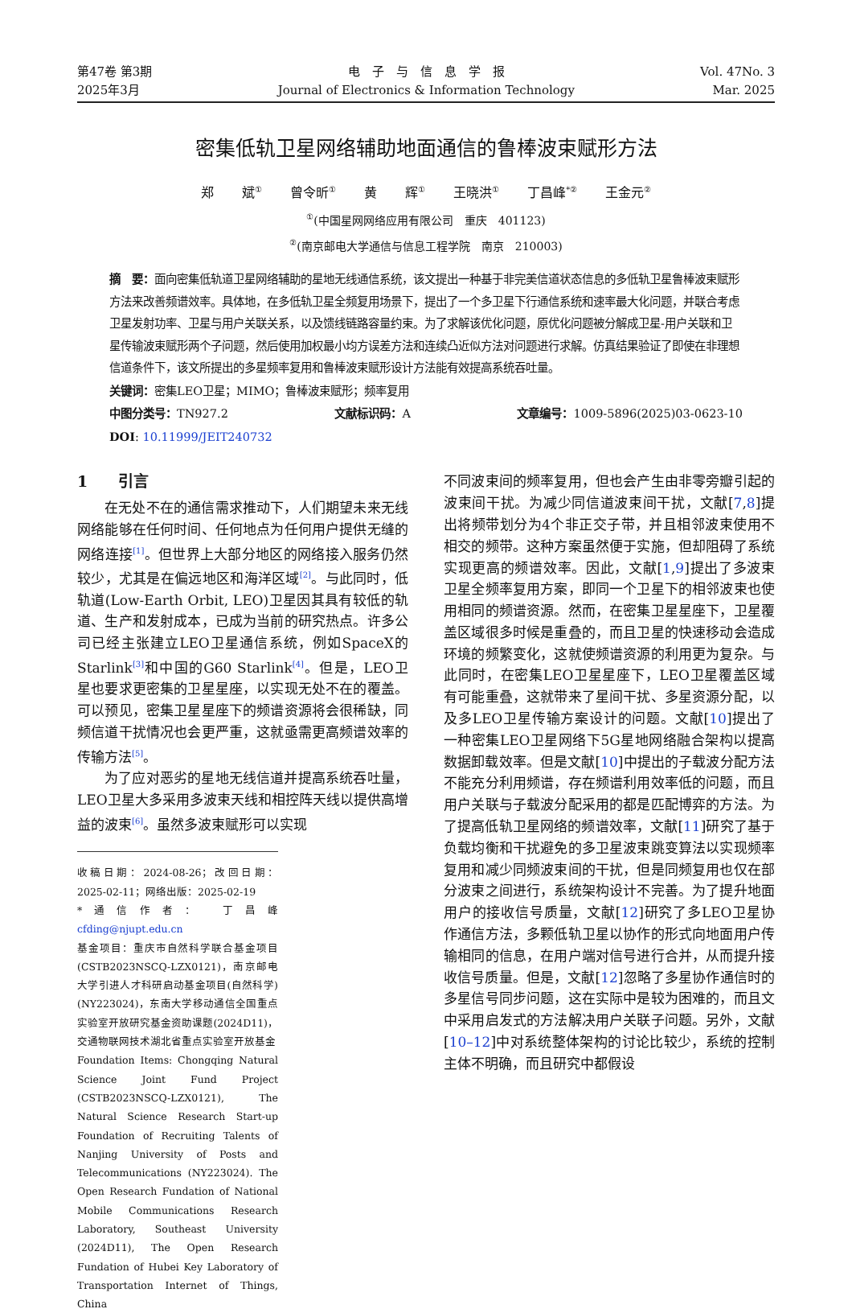第47卷 第3期
2025年3月
电　子　与　信　息　学　报
Journal of Electronics & Information Technology
Vol. 47No. 3
Mar. 2025
密集低轨卫星网络辅助地面通信的鲁棒波束赋形方法
郑 斌<sup>①</sup> 曾令昕<sup>①</sup> 黄 辉<sup>①</sup> 王晓洪<sup>①</sup> 丁昌峰<sup>*②</sup> 王金元<sup>②</sup>
<sup>①</sup>(中国星网网络应用有限公司　重庆　401123)
<sup>②</sup>(南京邮电大学通信与信息工程学院　南京　210003)
摘　要：面向密集低轨道卫星网络辅助的星地无线通信系统，该文提出一种基于非完美信道状态信息的多低轨卫星鲁棒波束赋形方法来改善频谱效率。具体地，在多低轨卫星全频复用场景下，提出了一个多卫星下行通信系统和速率最大化问题，并联合考虑卫星发射功率、卫星与用户关联关系，以及馈线链路容量约束。为了求解该优化问题，原优化问题被分解成卫星-用户关联和卫星传输波束赋形两个子问题，然后使用加权最小均方误差方法和连续凸近似方法对问题进行求解。仿真结果验证了即使在非理想信道条件下，该文所提出的多星频率复用和鲁棒波束赋形设计方法能有效提高系统吞吐量。
关键词：密集LEO卫星；MIMO；鲁棒波束赋形；频率复用
中图分类号：TN927.2 文献标识码：A 文章编号：1009-5896(2025)03-0623-10
DOI: 10.11999/JEIT240732
1　　引言
在无处不在的通信需求推动下，人们期望未来无线网络能够在任何时间、任何地点为任何用户提供无缝的网络连接<sup>[1]</sup>。但世界上大部分地区的网络接入服务仍然较少，尤其是在偏远地区和海洋区域<sup>[2]</sup>。与此同时，低轨道(Low-Earth Orbit, LEO)卫星因其具有较低的轨道、生产和发射成本，已成为当前的研究热点。许多公司已经主张建立LEO卫星通信系统，例如SpaceX的Starlink<sup>[3]</sup>和中国的G60 Starlink<sup>[4]</sup>。但是，LEO卫星也要求更密集的卫星星座，以实现无处不在的覆盖。可以预见，密集卫星星座下的频谱资源将会很稀缺，同频信道干扰情况也会更严重，这就亟需更高频谱效率的传输方法<sup>[5]</sup>。
为了应对恶劣的星地无线信道并提高系统吞吐量，LEO卫星大多采用多波束天线和相控阵天线以提供高增益的波束<sup>[6]</sup>。虽然多波束赋形可以实现
收稿日期：2024-08-26；改回日期：2025-02-11；网络出版：2025-02-19
*通信作者： 丁昌峰　cfding@njupt.edu.cn
基金项目：重庆市自然科学联合基金项目(CSTB2023NSCQ-LZX0121)，南京邮电大学引进人才科研启动基金项目(自然科学)(NY223024)，东南大学移动通信全国重点实验室开放研究基金资助课题(2024D11)，交通物联网技术湖北省重点实验室开放基金
Foundation Items: Chongqing Natural Science Joint Fund Project (CSTB2023NSCQ-LZX0121), The Natural Science Research Start-up Foundation of Recruiting Talents of Nanjing University of Posts and Telecommunications (NY223024). The Open Research Fundation of National Mobile Communications Research Laboratory, Southeast University (2024D11), The Open Research Fundation of Hubei Key Laboratory of Transportation Internet of Things, China
不同波束间的频率复用，但也会产生由非零旁瓣引起的波束间干扰。为减少同信道波束间干扰，文献[7,8]提出将频带划分为4个非正交子带，并且相邻波束使用不相交的频带。这种方案虽然便于实施，但却阻碍了系统实现更高的频谱效率。因此，文献[1,9]提出了多波束卫星全频率复用方案，即同一个卫星下的相邻波束也使用相同的频谱资源。然而，在密集卫星星座下，卫星覆盖区域很多时候是重叠的，而且卫星的快速移动会造成环境的频繁变化，这就使频谱资源的利用更为复杂。与此同时，在密集LEO卫星星座下，LEO卫星覆盖区域有可能重叠，这就带来了星间干扰、多星资源分配，以及多LEO卫星传输方案设计的问题。文献[10]提出了一种密集LEO卫星网络下5G星地网络融合架构以提高数据卸载效率。但是文献[10]中提出的子载波分配方法不能充分利用频谱，存在频谱利用效率低的问题，而且用户关联与子载波分配采用的都是匹配博弈的方法。为了提高低轨卫星网络的频谱效率，文献[11]研究了基于负载均衡和干扰避免的多卫星波束跳变算法以实现频率复用和减少同频波束间的干扰，但是同频复用也仅在部分波束之间进行，系统架构设计不完善。为了提升地面用户的接收信号质量，文献[12]研究了多LEO卫星协作通信方法，多颗低轨卫星以协作的形式向地面用户传输相同的信息，在用户端对信号进行合并，从而提升接收信号质量。但是，文献[12]忽略了多星协作通信时的多星信号同步问题，这在实际中是较为困难的，而且文中采用启发式的方法解决用户关联子问题。另外，文献[10–12]中对系统整体架构的讨论比较少，系统的控制主体不明确，而且研究中都假设